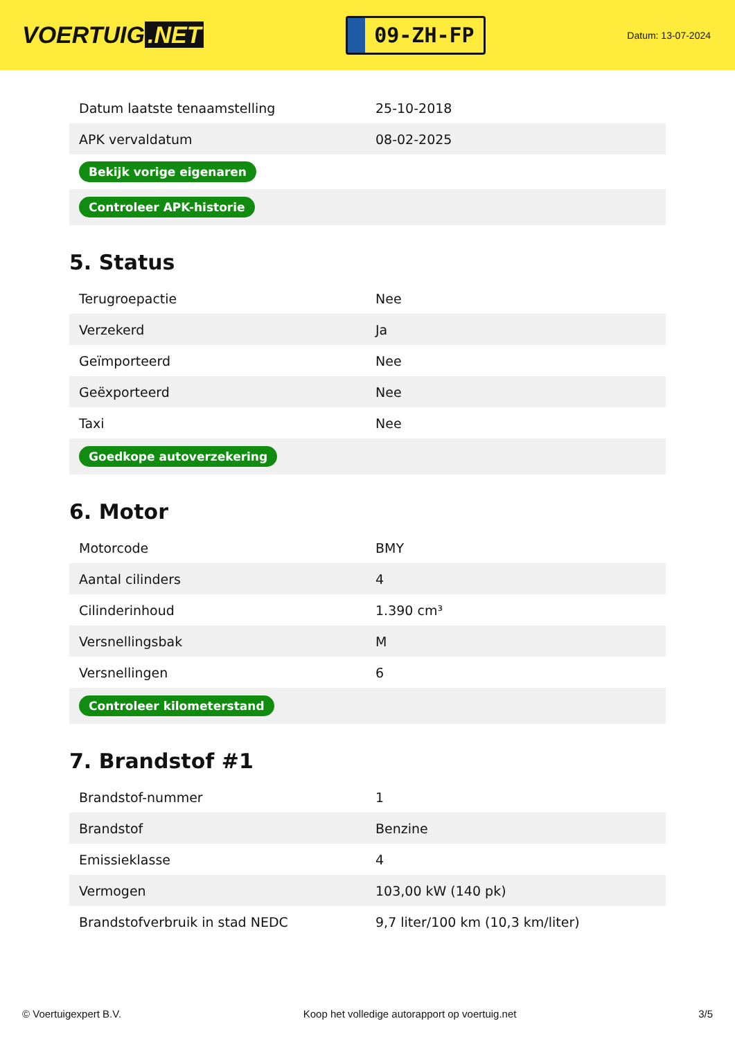VOERTUIG.NET
09-ZH-FP
Datum: 13-07-2024
| Datum laatste tenaamstelling | 25-10-2018 |
| APK vervaldatum | 08-02-2025 |
| Bekijk vorige eigenaren | |
| Controleer APK-historie | |
5. Status
| Terugroepactie | Nee |
| Verzekerd | Ja |
| Geïmporteerd | Nee |
| Geëxporteerd | Nee |
| Taxi | Nee |
| Goedkope autoverzekering | |
6. Motor
| Motorcode | BMY |
| Aantal cilinders | 4 |
| Cilinderinhoud | 1.390 cm³ |
| Versnellingsbak | M |
| Versnellingen | 6 |
| Controleer kilometerstand | |
7. Brandstof #1
| Brandstof-nummer | 1 |
| Brandstof | Benzine |
| Emissieklasse | 4 |
| Vermogen | 103,00 kW (140 pk) |
| Brandstofverbruik in stad NEDC | 9,7 liter/100 km (10,3 km/liter) |
© Voertuigexpert B.V. Koop het volledige autorapport op voertuig.net 3/5